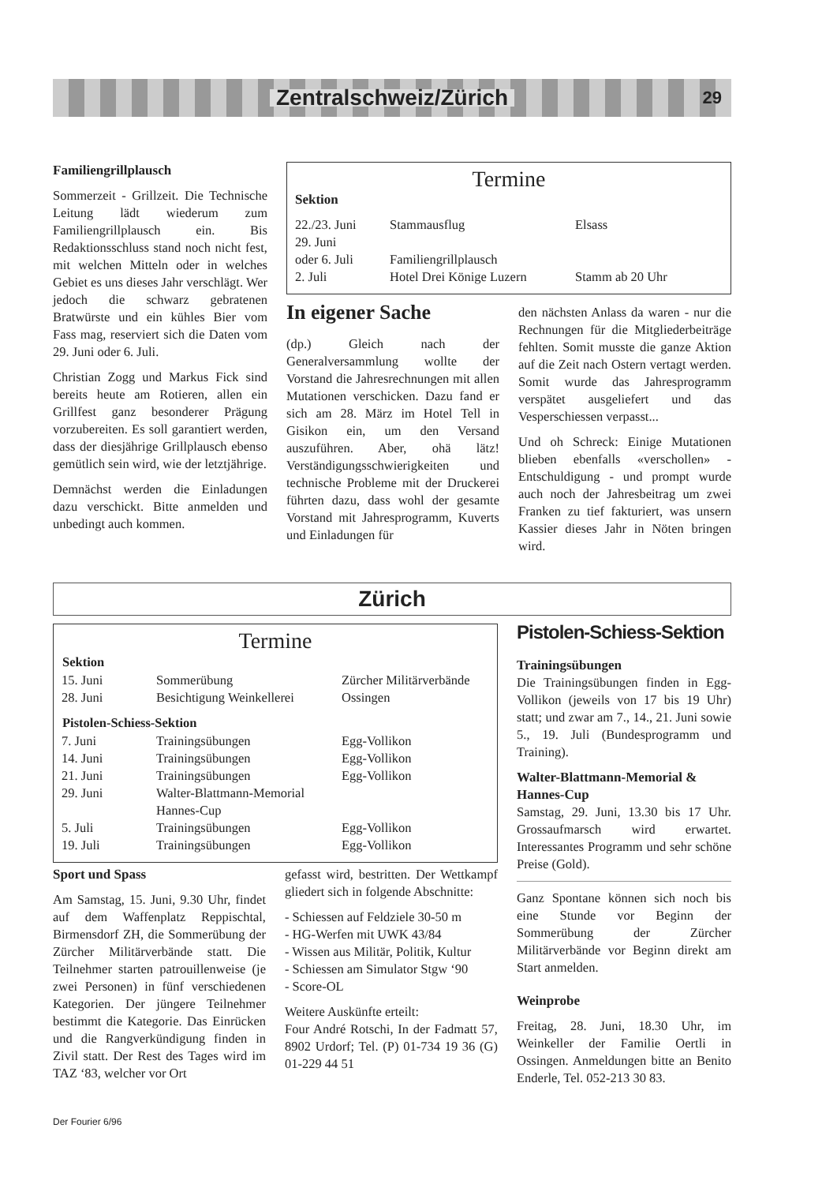Zentralschweiz/Zürich
29
Familiengrillplausch
Sommerzeit - Grillzeit. Die Technische Leitung lädt wiederum zum Familiengrillplausch ein. Bis Redaktionsschluss stand noch nicht fest, mit welchen Mitteln oder in welches Gebiet es uns dieses Jahr verschlägt. Wer jedoch die schwarz gebratenen Bratwürste und ein kühles Bier vom Fass mag, reserviert sich die Daten vom 29. Juni oder 6. Juli.
Christian Zogg und Markus Fick sind bereits heute am Rotieren, allen ein Grillfest ganz besonderer Prägung vorzubereiten. Es soll garantiert werden, dass der diesjährige Grillplausch ebenso gemütlich sein wird, wie der letztjährige.
Demnächst werden die Einladungen dazu verschickt. Bitte anmelden und unbedingt auch kommen.
Termine
Sektion
| 22./23. Juni | Stammausflug | Elsass |
| 29. Juni oder 6. Juli | Familiengrillplausch | |
| 2. Juli | Hotel Drei Könige Luzern | Stamm ab 20 Uhr |
In eigener Sache
(dp.) Gleich nach der Generalversammlung wollte der Vorstand die Jahresrechnungen mit allen Mutationen verschicken. Dazu fand er sich am 28. März im Hotel Tell in Gisikon ein, um den Versand auszuführen. Aber, ohä lätz! Verständigungsschwierigkeiten und technische Probleme mit der Druckerei führten dazu, dass wohl der gesamte Vorstand mit Jahresprogramm, Kuverts und Einladungen für
den nächsten Anlass da waren - nur die Rechnungen für die Mitgliederbeiträge fehlten. Somit musste die ganze Aktion auf die Zeit nach Ostern vertagt werden. Somit wurde das Jahresprogramm verspätet ausgeliefert und das Vesperschiessen verpasst...
Und oh Schreck: Einige Mutationen blieben ebenfalls «verschollen» - Entschuldigung - und prompt wurde auch noch der Jahresbeitrag um zwei Franken zu tief fakturiert, was unsern Kassier dieses Jahr in Nöten bringen wird.
Zürich
Termine
| Sektion | | |
| --- | --- | --- |
| 15. Juni | Sommerübung | Zürcher Militärverbände |
| 28. Juni | Besichtigung Weinkellerei | Ossingen |
| Pistolen-Schiess-Sektion | | |
| 7. Juni | Trainingsübungen | Egg-Vollikon |
| 14. Juni | Trainingsübungen | Egg-Vollikon |
| 21. Juni | Trainingsübungen | Egg-Vollikon |
| 29. Juni | Walter-Blattmann-Memorial Hannes-Cup | |
| 5. Juli | Trainingsübungen | Egg-Vollikon |
| 19. Juli | Trainingsübungen | Egg-Vollikon |
Sport und Spass
Am Samstag, 15. Juni, 9.30 Uhr, findet auf dem Waffenplatz Reppischtal, Birmensdorf ZH, die Sommerübung der Zürcher Militärverbände statt. Die Teilnehmer starten patrouillenweise (je zwei Personen) in fünf verschiedenen Kategorien. Der jüngere Teilnehmer bestimmt die Kategorie. Das Einrücken und die Rangverkündigung finden in Zivil statt. Der Rest des Tages wird im TAZ ‘83, welcher vor Ort
gefasst wird, bestritten. Der Wettkampf gliedert sich in folgende Abschnitte:
- Schiessen auf Feldziele 30-50 m
- HG-Werfen mit UWK 43/84
- Wissen aus Militär, Politik, Kultur
- Schiessen am Simulator Stgw ‘90
- Score-OL
Weitere Auskünfte erteilt:
Four André Rotschi, In der Fadmatt 57, 8902 Urdorf; Tel. (P) 01-734 19 36 (G) 01-229 44 51
Pistolen-Schiess-Sektion
Trainingsübungen
Die Trainingsübungen finden in Egg-Vollikon (jeweils von 17 bis 19 Uhr) statt; und zwar am 7., 14., 21. Juni sowie 5., 19. Juli (Bundesprogramm und Training).
Walter-Blattmann-Memorial & Hannes-Cup
Samstag, 29. Juni, 13.30 bis 17 Uhr. Grossaufmarsch wird erwartet. Interessantes Programm und sehr schöne Preise (Gold).
Ganz Spontane können sich noch bis eine Stunde vor Beginn der Sommerübung der Zürcher Militärverbände vor Beginn direkt am Start anmelden.
Weinprobe
Freitag, 28. Juni, 18.30 Uhr, im Weinkeller der Familie Oertli in Ossingen. Anmeldungen bitte an Benito Enderle, Tel. 052-213 30 83.
Der Fourier 6/96